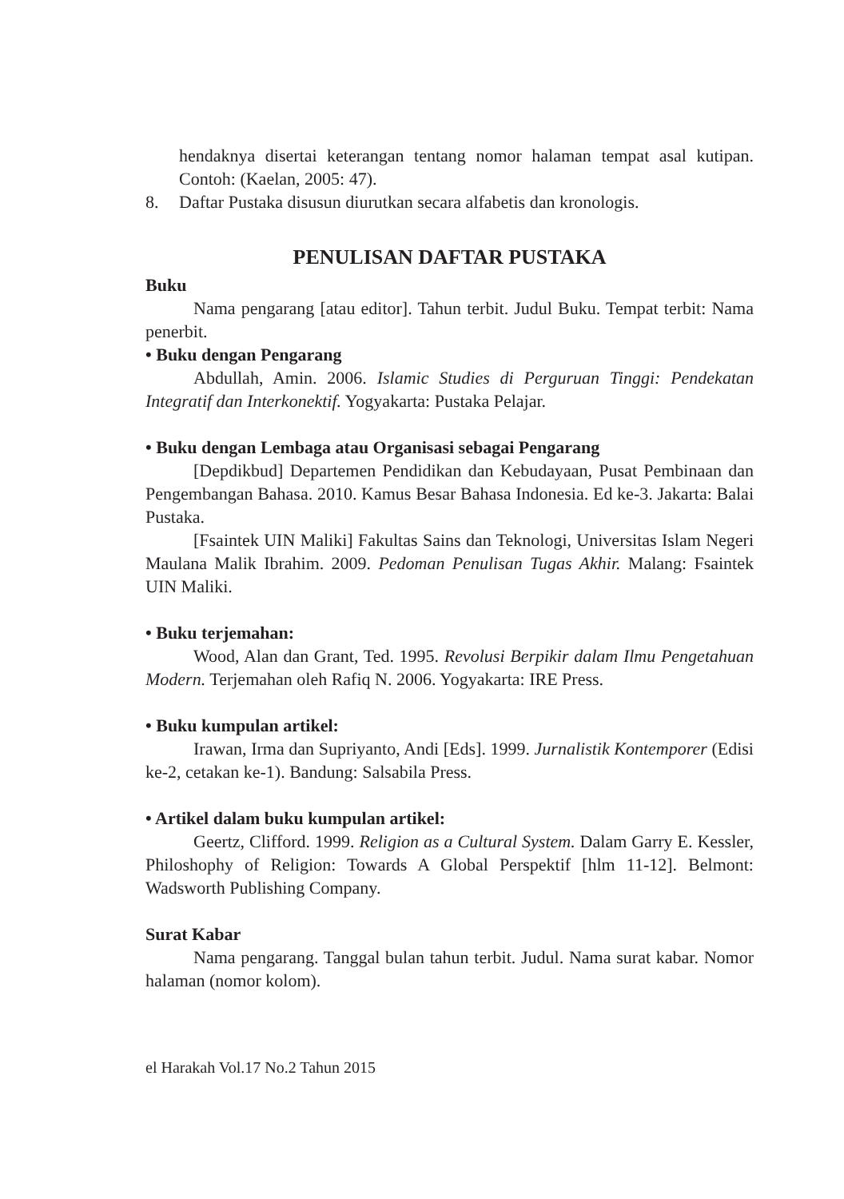hendaknya disertai keterangan tentang nomor halaman tempat asal kutipan. Contoh: (Kaelan, 2005: 47).
8. Daftar Pustaka disusun diurutkan secara alfabetis dan kronologis.
PENULISAN DAFTAR PUSTAKA
Buku
Nama pengarang [atau editor]. Tahun terbit. Judul Buku. Tempat terbit: Nama penerbit.
• Buku dengan Pengarang
Abdullah, Amin. 2006. Islamic Studies di Perguruan Tinggi: Pendekatan Integratif dan Interkonektif. Yogyakarta: Pustaka Pelajar.
• Buku dengan Lembaga atau Organisasi sebagai Pengarang
[Depdikbud] Departemen Pendidikan dan Kebudayaan, Pusat Pembinaan dan Pengembangan Bahasa. 2010. Kamus Besar Bahasa Indonesia. Ed ke-3. Jakarta: Balai Pustaka.
[Fsaintek UIN Maliki] Fakultas Sains dan Teknologi, Universitas Islam Negeri Maulana Malik Ibrahim. 2009. Pedoman Penulisan Tugas Akhir. Malang: Fsaintek UIN Maliki.
• Buku terjemahan:
Wood, Alan dan Grant, Ted. 1995. Revolusi Berpikir dalam Ilmu Pengetahuan Modern. Terjemahan oleh Rafiq N. 2006. Yogyakarta: IRE Press.
• Buku kumpulan artikel:
Irawan, Irma dan Supriyanto, Andi [Eds]. 1999. Jurnalistik Kontemporer (Edisi ke-2, cetakan ke-1). Bandung: Salsabila Press.
• Artikel dalam buku kumpulan artikel:
Geertz, Clifford. 1999. Religion as a Cultural System. Dalam Garry E. Kessler, Philoshophy of Religion: Towards A Global Perspektif [hlm 11-12]. Belmont: Wadsworth Publishing Company.
Surat Kabar
Nama pengarang. Tanggal bulan tahun terbit. Judul. Nama surat kabar. Nomor halaman (nomor kolom).
el Harakah Vol.17 No.2 Tahun 2015